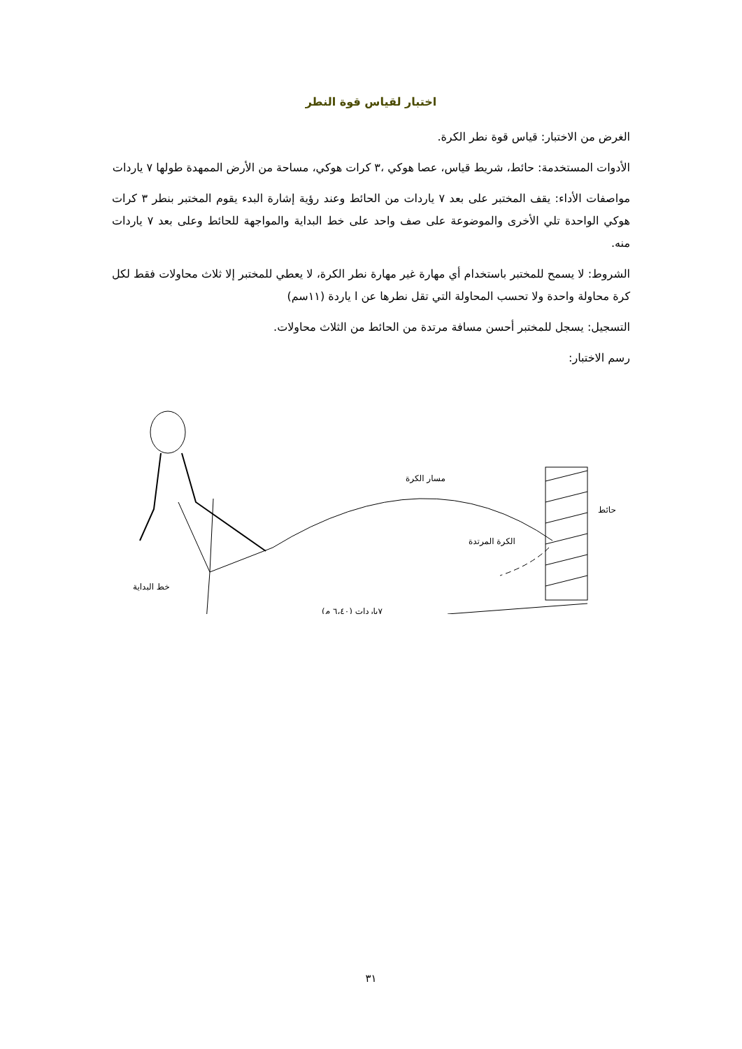اختبار لقياس قوة النطر
الغرض من الاختبار: قياس قوة نطر الكرة.
الأدوات المستخدمة: حائط، شريط قياس، عصا هوكي ،٣ كرات هوكي، مساحة من الأرض الممهدة طولها ٧ ياردات
مواصفات الأداء: يقف المختبر على بعد ٧ ياردات من الحائط وعند رؤية إشارة البدء يقوم المختبر بنطر ٣ كرات هوكي الواحدة تلي الأخرى والموضوعة على صف واحد على خط البداية والمواجهة للحائط وعلى بعد ٧ ياردات منه.
الشروط: لا يسمح للمختبر باستخدام أي مهارة غير مهارة نطر الكرة، لا يعطي للمختبر إلا ثلاث محاولات فقط لكل كرة محاولة واحدة ولا تحسب المحاولة التي تقل نطرها عن ا ياردة (١١سم)
التسجيل: يسجل للمختبر أحسن مسافة مرتدة من الحائط من الثلاث محاولات.
رسم الاختبار:
مسار الكرة
الكرة المرتدة
حائط
خط البداية
٧ياردات (٦،٤٠ م)
٣١